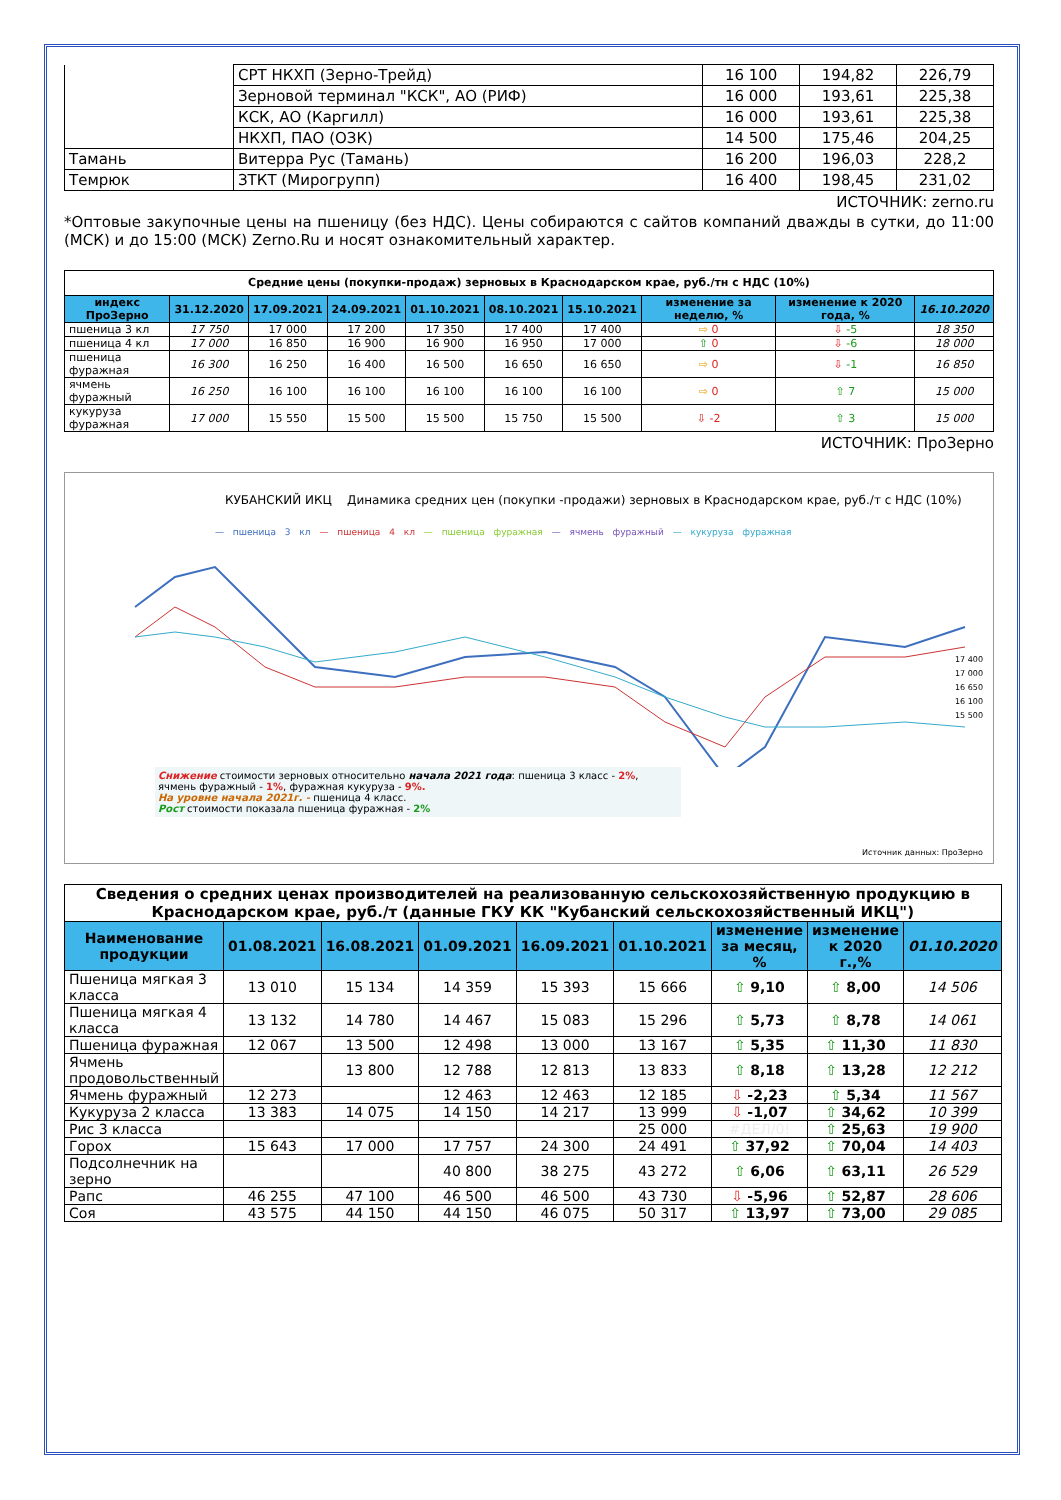| | СРТ НКХП (Зерно-Трейд) | 16 100 | 194,82 | 226,79 |
| | Зерновой терминал "КСК", АО (РИФ) | 16 000 | 193,61 | 225,38 |
| | КСК, АО (Каргилл) | 16 000 | 193,61 | 225,38 |
| | НКХП, ПАО (ОЗК) | 14 500 | 175,46 | 204,25 |
| Тамань | Витерра Рус (Тамань) | 16 200 | 196,03 | 228,2 |
| Темрюк | ЗТКТ (Мирогрупп) | 16 400 | 198,45 | 231,02 |
ИСТОЧНИК: zerno.ru
*Оптовые закупочные цены на пшеницу (без НДС). Цены собираются с сайтов компаний дважды в сутки, до 11:00 (МСК) и до 15:00 (МСК) Zerno.Ru и носят ознакомительный характер.
| Средние цены (покупки-продаж) зерновых в Краснодарском крае, руб./тн с НДС (10%) | | | | | | | | | |
| индекс ПроЗерно | 31.12.2020 | 17.09.2021 | 24.09.2021 | 01.10.2021 | 08.10.2021 | 15.10.2021 | изменение за неделю, % | изменение к 2020 года, % | 16.10.2020 |
| пшеница 3 кл | 17 750 | 17 000 | 17 200 | 17 350 | 17 400 | 17 400 | ⇨ 0 | ⇩ -5 | 18 350 |
| пшеница 4 кл | 17 000 | 16 850 | 16 900 | 16 900 | 16 950 | 17 000 | ⇧ 0 | ⇩ -6 | 18 000 |
| пшеница фуражная | 16 300 | 16 250 | 16 400 | 16 500 | 16 650 | 16 650 | ⇨ 0 | ⇩ -1 | 16 850 |
| ячмень фуражный | 16 250 | 16 100 | 16 100 | 16 100 | 16 100 | 16 100 | ⇨ 0 | ⇧ 7 | 15 000 |
| кукуруза фуражная | 17 000 | 15 550 | 15 500 | 15 500 | 15 750 | 15 500 | ⇩ -2 | ⇧ 3 | 15 000 |
ИСТОЧНИК: ПроЗерно
КУБАНСКИЙ ИКЦ Динамика средних цен (покупки -продажи) зерновых в Краснодарском крае, руб./т с НДС (10%)
— пшеница 3 кл — пшеница 4 кл — пшеница фуражная — ячмень фуражный — кукуруза фуражная
Снижение стоимости зерновых относительно начала 2021 года: пшеница 3 класс - 2%, ячмень фуражный - 1%, фуражная кукуруза - 9%.
На уровне начала 2021г. - пшеница 4 класс.
Рост стоимости показала пшеница фуражная - 2%
17 400
17 000
16 650
16 100
15 500
Источник данных: ПроЗерно
| Сведения о средних ценах производителей на реализованную сельскохозяйственную продукцию в Краснодарском крае, руб./т (данные ГКУ КК "Кубанский сельскохозяйственный ИКЦ") | | | | | | | | |
| Наименование продукции | 01.08.2021 | 16.08.2021 | 01.09.2021 | 16.09.2021 | 01.10.2021 | изменение за месяц, % | изменение к 2020 г.,% | 01.10.2020 |
| Пшеница мягкая 3 класса | 13 010 | 15 134 | 14 359 | 15 393 | 15 666 | ⇧ 9,10 | ⇧ 8,00 | 14 506 |
| Пшеница мягкая 4 класса | 13 132 | 14 780 | 14 467 | 15 083 | 15 296 | ⇧ 5,73 | ⇧ 8,78 | 14 061 |
| Пшеница фуражная | 12 067 | 13 500 | 12 498 | 13 000 | 13 167 | ⇧ 5,35 | ⇧ 11,30 | 11 830 |
| Ячмень продовольственный | | 13 800 | 12 788 | 12 813 | 13 833 | ⇧ 8,18 | ⇧ 13,28 | 12 212 |
| Ячмень фуражный | 12 273 | | 12 463 | 12 463 | 12 185 | ⇩ -2,23 | ⇧ 5,34 | 11 567 |
| Кукуруза 2 класса | 13 383 | 14 075 | 14 150 | 14 217 | 13 999 | ⇩ -1,07 | ⇧ 34,62 | 10 399 |
| Рис 3 класса | | | | | 25 000 | #ДЕЛ/0! | ⇧ 25,63 | 19 900 |
| Горох | 15 643 | 17 000 | 17 757 | 24 300 | 24 491 | ⇧ 37,92 | ⇧ 70,04 | 14 403 |
| Подсолнечник на зерно | | | 40 800 | 38 275 | 43 272 | ⇧ 6,06 | ⇧ 63,11 | 26 529 |
| Рапс | 46 255 | 47 100 | 46 500 | 46 500 | 43 730 | ⇩ -5,96 | ⇧ 52,87 | 28 606 |
| Соя | 43 575 | 44 150 | 44 150 | 46 075 | 50 317 | ⇧ 13,97 | ⇧ 73,00 | 29 085 |